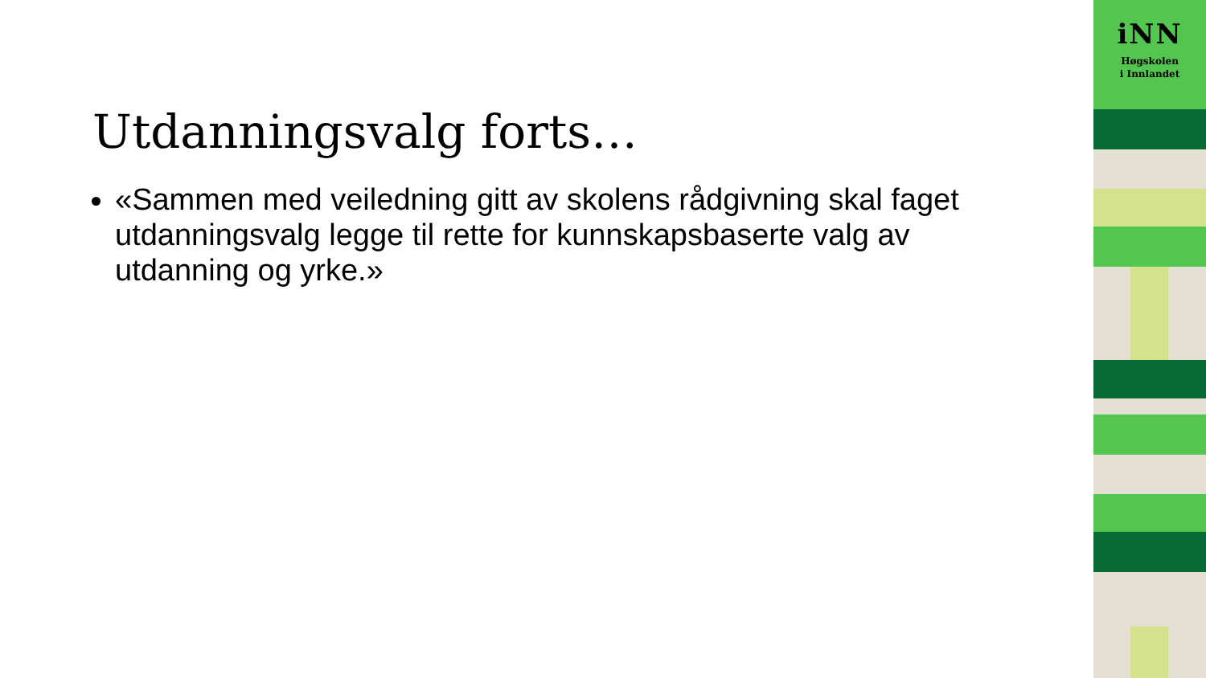Utdanningsvalg forts…
«Sammen med veiledning gitt av skolens rådgivning skal faget utdanningsvalg legge til rette for kunnskapsbaserte valg av utdanning og yrke.»
iNN
Høgskolen
i Innlandet